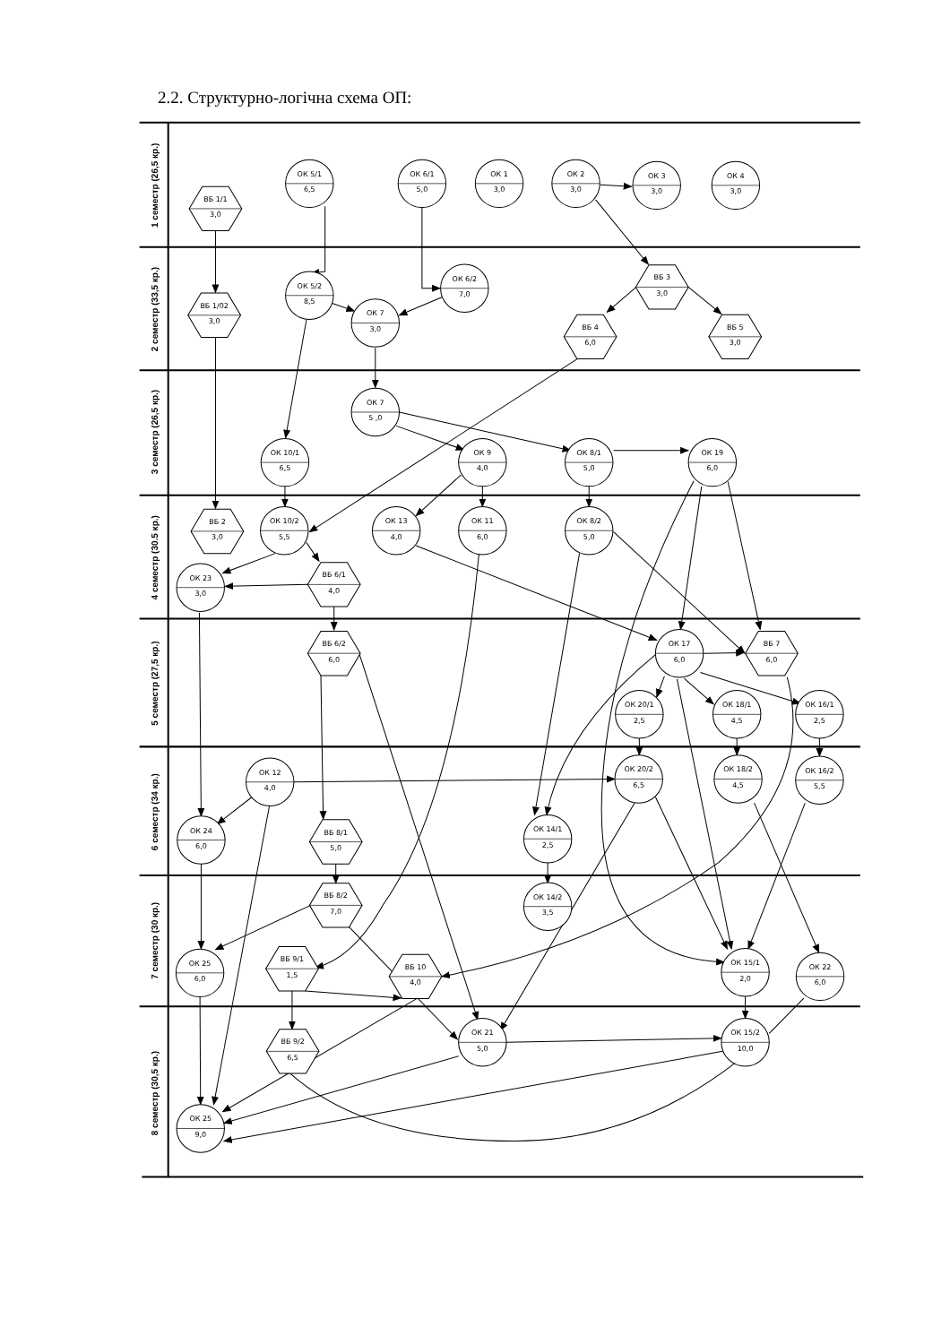2.2. Структурно-логічна схема ОП:
1 семестр (26,5 кр.)
2 семестр (33,5 кр.)
3 семестр (26,5 кр.)
4 семестр (30.5 кр.)
5 семестр (27,5 кр.)
6 семестр (34 кр.)
7 семестр (30 кр.)
8 семестр (30,5 кр.)
ОК 5/1
6,5
ОК 6/1
5,0
ОК 1
3,0
ОК 2
3,0
ОК 3
3,0
ОК 4
3,0
ВБ 1/1
3,0
ОК 5/2
8,5
ОК 6/2
7,0
ВБ 3
3,0
ВБ 1/02
3,0
ОК 7
3,0
ВБ 4
6,0
ВБ 5
3,0
ОК 7
5 ,0
ОК 10/1
6,5
ОК 9
4,0
ОК 8/1
5,0
ОК 19
6,0
ВБ 2
3,0
ОК 10/2
5,5
ОК 13
4,0
ОК 11
6,0
ОК 8/2
5,0
ОК 23
3,0
ВБ 6/1
4,0
ВБ 6/2
6,0
ОК 17
6,0
ВБ 7
6,0
ОК 20/1
2,5
ОК 18/1
4,5
ОК 16/1
2,5
ОК 12
4,0
ОК 20/2
6,5
ОК 18/2
4,5
ОК 16/2
5,5
ОК 24
6,0
ВБ 8/1
5,0
ОК 14/1
2,5
ВБ 8/2
7,0
ОК 14/2
3,5
ОК 25
6,0
ВБ 9/1
1,5
ВБ 10
4,0
ОК 15/1
2,0
ОК 22
6,0
ВБ 9/2
6,5
ОК 21
5,0
ОК 15/2
10,0
ОК 25
9,0